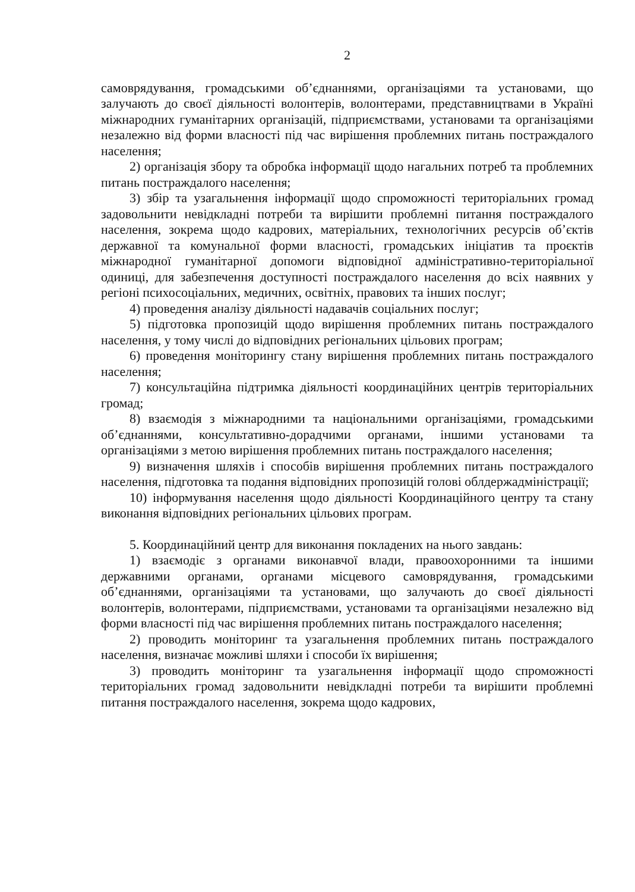2
самоврядування, громадськими об’єднаннями, організаціями та установами, що залучають до своєї діяльності волонтерів, волонтерами, представництвами в Україні міжнародних гуманітарних організацій, підприємствами, установами та організаціями незалежно від форми власності під час вирішення проблемних питань постраждалого населення;
2) організація збору та обробка інформації щодо нагальних потреб та проблемних питань постраждалого населення;
3) збір та узагальнення інформації щодо спроможності територіальних громад задовольнити невідкладні потреби та вирішити проблемні питання постраждалого населення, зокрема щодо кадрових, матеріальних, технологічних ресурсів об’єктів державної та комунальної форми власності, громадських ініціатив та проєктів міжнародної гуманітарної допомоги відповідної адміністративно-територіальної одиниці, для забезпечення доступності постраждалого населення до всіх наявних у регіоні психосоціальних, медичних, освітніх, правових та інших послуг;
4) проведення аналізу діяльності надавачів соціальних послуг;
5) підготовка пропозицій щодо вирішення проблемних питань постраждалого населення, у тому числі до відповідних регіональних цільових програм;
6) проведення моніторингу стану вирішення проблемних питань постраждалого населення;
7) консультаційна підтримка діяльності координаційних центрів територіальних громад;
8) взаємодія з міжнародними та національними організаціями, громадськими об’єднаннями, консультативно-дорадчими органами, іншими установами та організаціями з метою вирішення проблемних питань постраждалого населення;
9) визначення шляхів і способів вирішення проблемних питань постраждалого населення, підготовка та подання відповідних пропозицій голові облдержадміністрації;
10) інформування населення щодо діяльності Координаційного центру та стану виконання відповідних регіональних цільових програм.
5. Координаційний центр для виконання покладених на нього завдань:
1) взаємодіє з органами виконавчої влади, правоохоронними та іншими державними органами, органами місцевого самоврядування, громадськими об’єднаннями, організаціями та установами, що залучають до своєї діяльності волонтерів, волонтерами, підприємствами, установами та організаціями незалежно від форми власності під час вирішення проблемних питань постраждалого населення;
2) проводить моніторинг та узагальнення проблемних питань постраждалого населення, визначає можливі шляхи і способи їх вирішення;
3) проводить моніторинг та узагальнення інформації щодо спроможності територіальних громад задовольнити невідкладні потреби та вирішити проблемні питання постраждалого населення, зокрема щодо кадрових,